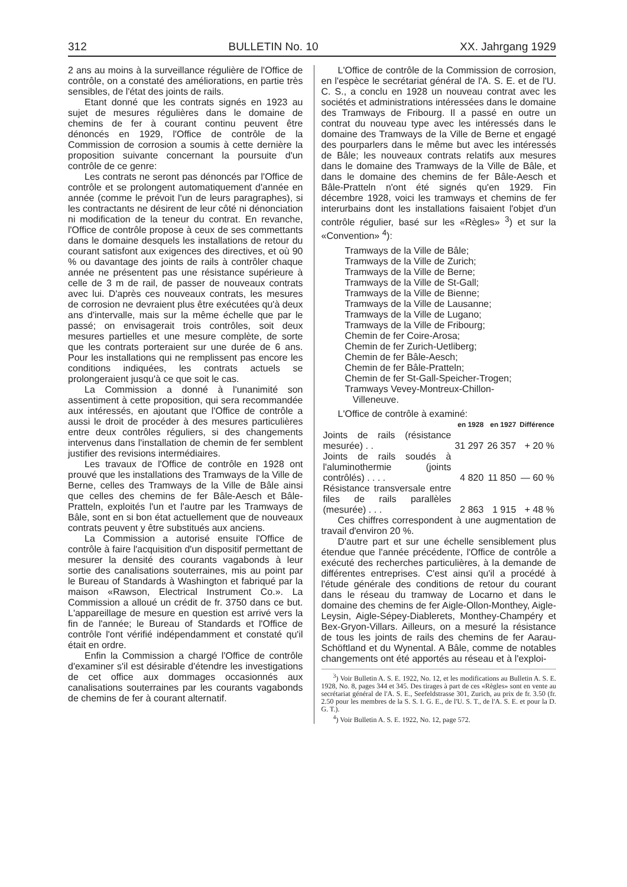312 BULLETIN No. 10 XX. Jahrgang 1929
2 ans au moins à la surveillance régulière de l'Office de contrôle, on a constaté des améliorations, en partie très sensibles, de l'état des joints de rails.
Etant donné que les contrats signés en 1923 au sujet de mesures régulières dans le domaine de chemins de fer à courant continu peuvent être dénoncés en 1929, l'Office de contrôle de la Commission de corrosion a soumis à cette dernière la proposition suivante concernant la poursuite d'un contrôle de ce genre:
Les contrats ne seront pas dénoncés par l'Office de contrôle et se prolongent automatiquement d'année en année (comme le prévoit l'un de leurs paragraphes), si les contractants ne désirent de leur côté ni dénonciation ni modification de la teneur du contrat. En revanche, l'Office de contrôle propose à ceux de ses commettants dans le domaine desquels les installations de retour du courant satisfont aux exigences des directives, et où 90 % ou davantage des joints de rails à contrôler chaque année ne présentent pas une résistance supérieure à celle de 3 m de rail, de passer de nouveaux contrats avec lui. D'après ces nouveaux contrats, les mesures de corrosion ne devraient plus être exécutées qu'à deux ans d'intervalle, mais sur la même échelle que par le passé; on envisagerait trois contrôles, soit deux mesures partielles et une mesure complète, de sorte que les contrats porteraient sur une durée de 6 ans. Pour les installations qui ne remplissent pas encore les conditions indiquées, les contrats actuels se prolongeraient jusqu'à ce que soit le cas.
La Commission a donné à l'unanimité son assentiment à cette proposition, qui sera recommandée aux intéressés, en ajoutant que l'Office de contrôle a aussi le droit de procéder à des mesures particulières entre deux contrôles réguliers, si des changements intervenus dans l'installation de chemin de fer semblent justifier des revisions intermédiaires.
Les travaux de l'Office de contrôle en 1928 ont prouvé que les installations des Tramways de la Ville de Berne, celles des Tramways de la Ville de Bâle ainsi que celles des chemins de fer Bâle-Aesch et Bâle-Pratteln, exploités l'un et l'autre par les Tramways de Bâle, sont en si bon état actuellement que de nouveaux contrats peuvent y être substitués aux anciens.
La Commission a autorisé ensuite l'Office de contrôle à faire l'acquisition d'un dispositif permettant de mesurer la densité des courants vagabonds à leur sortie des canalisations souterraines, mis au point par le Bureau of Standards à Washington et fabriqué par la maison «Rawson, Electrical Instrument Co.». La Commission a alloué un crédit de fr. 3750 dans ce but. L'appareillage de mesure en question est arrivé vers la fin de l'année; le Bureau of Standards et l'Office de contrôle l'ont vérifié indépendamment et constaté qu'il était en ordre.
Enfin la Commission a chargé l'Office de contrôle d'examiner s'il est désirable d'étendre les investigations de cet office aux dommages occasionnés aux canalisations souterraines par les courants vagabonds de chemins de fer à courant alternatif.
L'Office de contrôle de la Commission de corrosion, en l'espèce le secrétariat général de l'A. S. E. et de l'U. C. S., a conclu en 1928 un nouveau contrat avec les sociétés et administrations intéressées dans le domaine des Tramways de Fribourg. Il a passé en outre un contrat du nouveau type avec les intéressés dans le domaine des Tramways de la Ville de Berne et engagé des pourparlers dans le même but avec les intéressés de Bâle; les nouveaux contrats relatifs aux mesures dans le domaine des Tramways de la Ville de Bâle, et dans le domaine des chemins de fer Bâle-Aesch et Bâle-Pratteln n'ont été signés qu'en 1929. Fin décembre 1928, voici les tramways et chemins de fer interurbains dont les installations faisaient l'objet d'un contrôle régulier, basé sur les «Règles» <sup>3</sup>) et sur la «Convention» <sup>4</sup>):
Tramways de la Ville de Bâle;
Tramways de la Ville de Zurich;
Tramways de la Ville de Berne;
Tramways de la Ville de St-Gall;
Tramways de la Ville de Bienne;
Tramways de la Ville de Lausanne;
Tramways de la Ville de Lugano;
Tramways de la Ville de Fribourg;
Chemin de fer Coire-Arosa;
Chemin de fer Zurich-Uetliberg;
Chemin de fer Bâle-Aesch;
Chemin de fer Bâle-Pratteln;
Chemin de fer St-Gall-Speicher-Trogen;
Tramways Vevey-Montreux-Chillon-
Villeneuve.
L'Office de contrôle à examiné:
| | en 1928 | en 1927 | Différence |
| Joints de rails (résistance mesurée) . . | 31 297 | 26 357 | + 20 % |
| Joints de rails soudés à l'aluminothermie (joints contrôlés) . . . . | 4 820 | 11 850 | — 60 % |
| Résistance transversale entre files de rails parallèles (mesurée) . . . | 2 863 | 1 915 | + 48 % |
Ces chiffres correspondent à une augmentation de travail d'environ 20 %.
D'autre part et sur une échelle sensiblement plus étendue que l'année précédente, l'Office de contrôle a exécuté des recherches particulières, à la demande de différentes entreprises. C'est ainsi qu'il a procédé à l'étude générale des conditions de retour du courant dans le réseau du tramway de Locarno et dans le domaine des chemins de fer Aigle-Ollon-Monthey, Aigle-Leysin, Aigle-Sépey-Diablerets, Monthey-Champéry et Bex-Gryon-Villars. Ailleurs, on a mesuré la résistance de tous les joints de rails des chemins de fer Aarau-Schöftland et du Wynental. A Bâle, comme de notables changements ont été apportés au réseau et à l'exploi-
<sup>3</sup>) Voir Bulletin A. S. E. 1922, No. 12, et les modifications au Bulletin A. S. E. 1928, No. 8, pages 344 et 345. Des tirages à part de ces «Règles» sont en vente au secrétariat général de l'A. S. E., Seefeldstrasse 301, Zurich, au prix de fr. 3.50 (fr. 2.50 pour les membres de la S. S. I. G. E., de l'U. S. T., de l'A. S. E. et pour la D. G. T.).
<sup>4</sup>) Voir Bulletin A. S. E. 1922, No. 12, page 572.